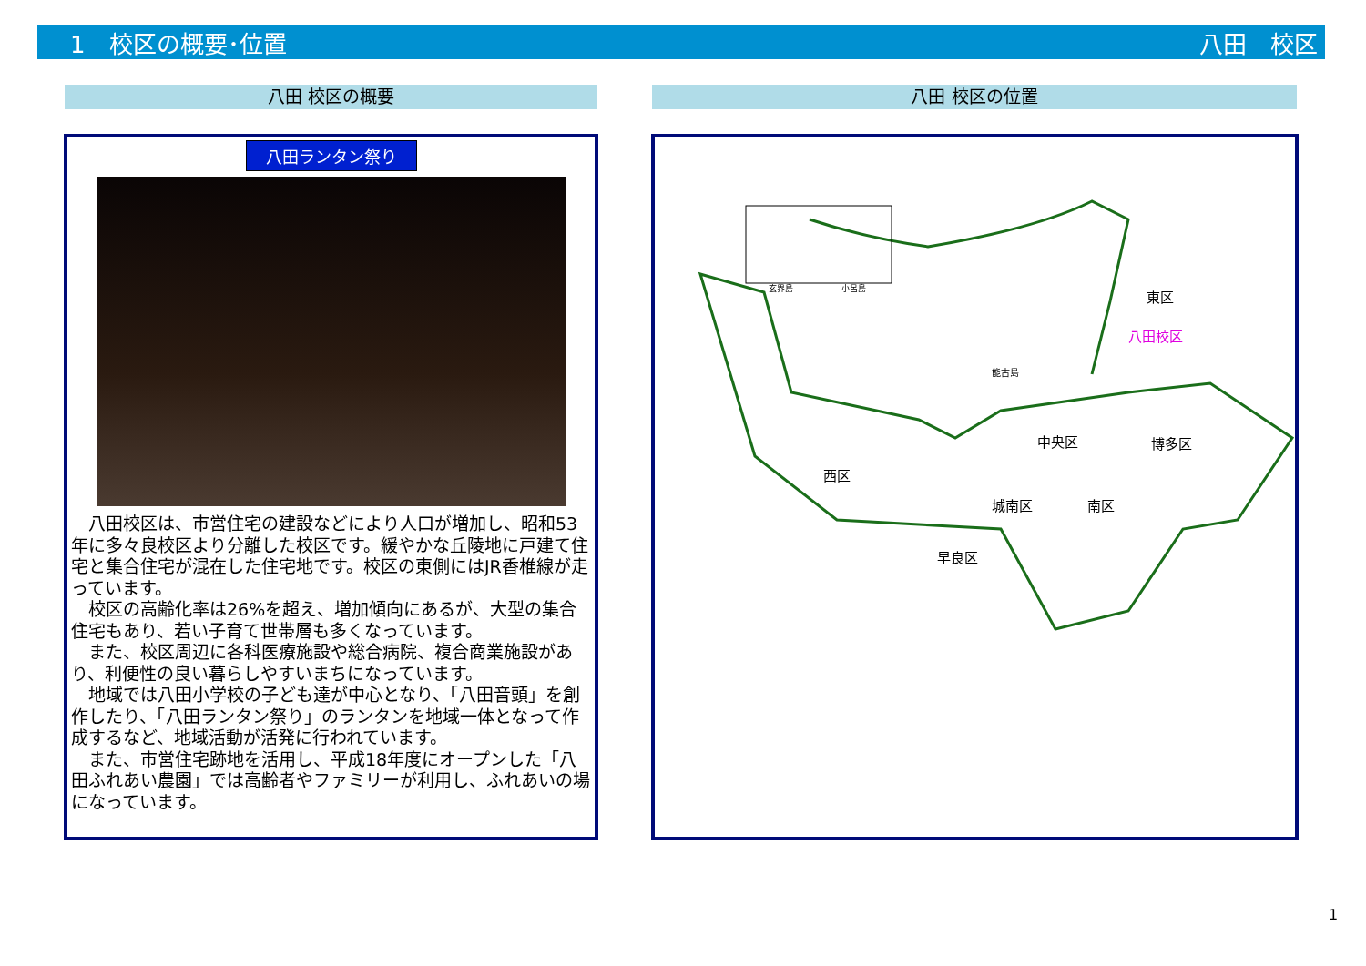1　校区の概要･位置 八田　校区
八田 校区の概要 八田 校区の位置
八田ランタン祭り
　八田校区は、市営住宅の建設などにより人口が増加し、昭和53年に多々良校区より分離した校区です。緩やかな丘陵地に戸建て住宅と集合住宅が混在した住宅地です。校区の東側にはJR香椎線が走っています。
　校区の高齢化率は26%を超え、増加傾向にあるが、大型の集合住宅もあり、若い子育て世帯層も多くなっています。
　また、校区周辺に各科医療施設や総合病院、複合商業施設があり、利便性の良い暮らしやすいまちになっています。
　地域では八田小学校の子ども達が中心となり、「八田音頭」を創作したり、「八田ランタン祭り」のランタンを地域一体となって作成するなど、地域活動が活発に行われています。
　また、市営住宅跡地を活用し、平成18年度にオープンした「八田ふれあい農園」では高齢者やファミリーが利用し、ふれあいの場になっています。
東区
八田校区
能古島
玄界島 小呂島
中央区 博多区
西区
城南区 南区
早良区
1